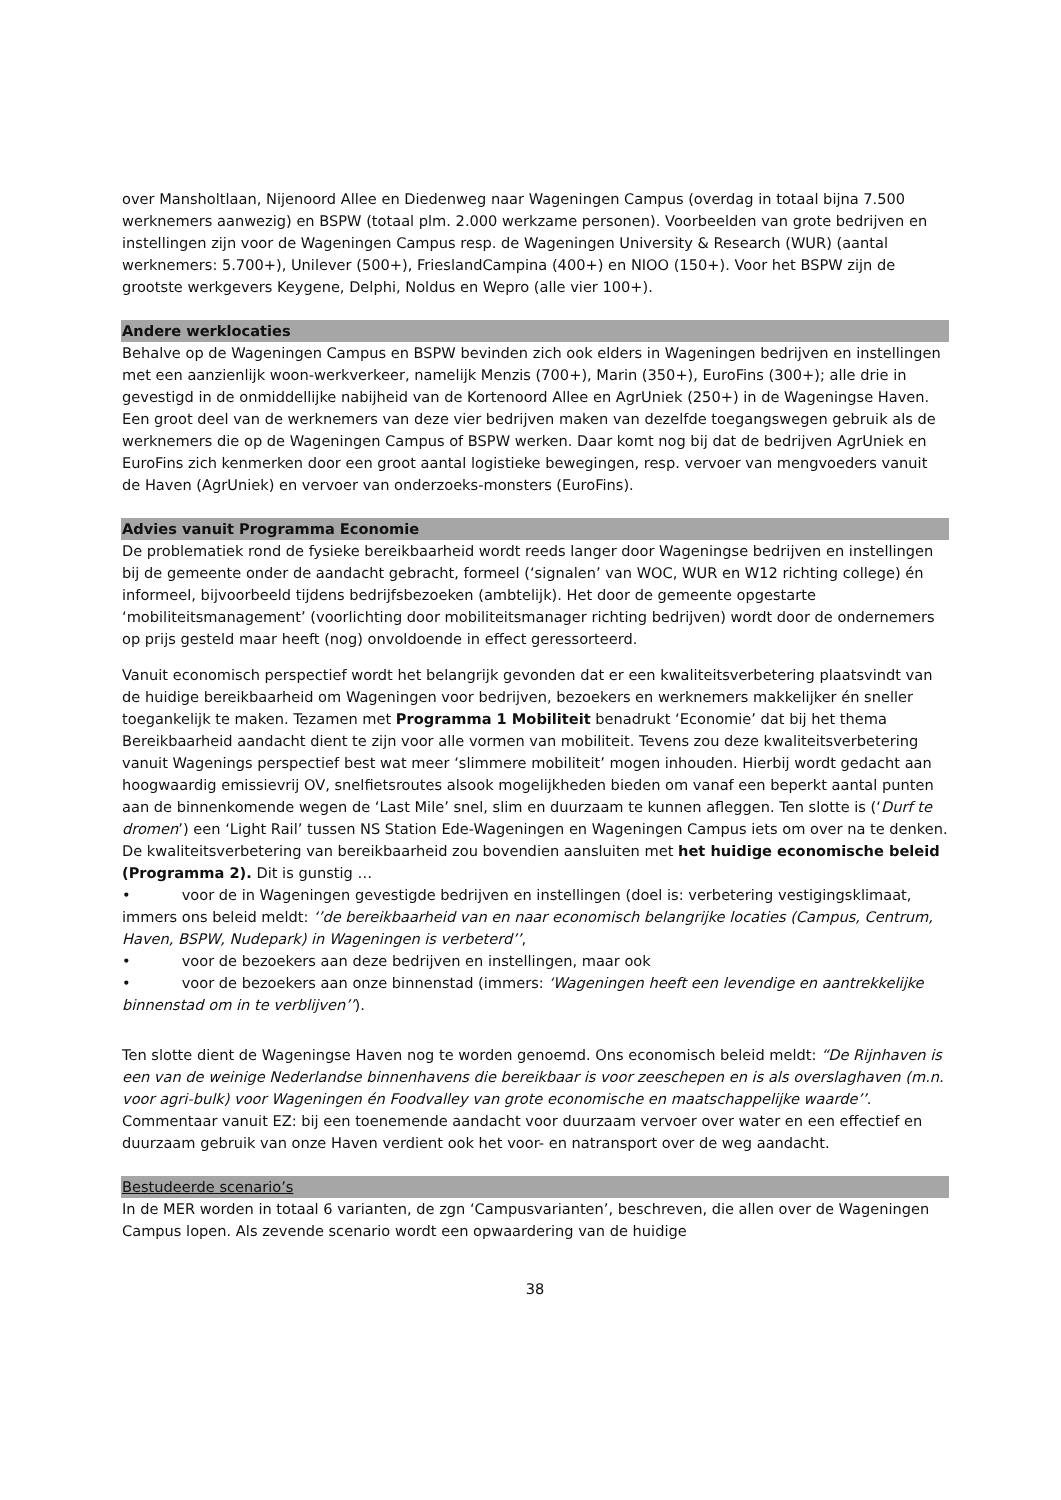over Mansholtlaan, Nijenoord Allee en Diedenweg naar Wageningen Campus (overdag in totaal bijna 7.500 werknemers aanwezig) en BSPW (totaal plm. 2.000 werkzame personen). Voorbeelden van grote bedrijven en instellingen zijn voor de Wageningen Campus resp. de Wageningen University & Research (WUR) (aantal werknemers: 5.700+), Unilever (500+), FrieslandCampina (400+) en NIOO (150+). Voor het BSPW zijn de grootste werkgevers Keygene, Delphi, Noldus en Wepro (alle vier 100+).
Andere werklocaties
Behalve op de Wageningen Campus en BSPW bevinden zich ook elders in Wageningen bedrijven en instellingen met een aanzienlijk woon-werkverkeer, namelijk Menzis (700+), Marin (350+), EuroFins (300+); alle drie in gevestigd in de onmiddellijke nabijheid van de Kortenoord Allee en AgrUniek (250+) in de Wageningse Haven. Een groot deel van de werknemers van deze vier bedrijven maken van dezelfde toegangswegen gebruik als de werknemers die op de Wageningen Campus of BSPW werken. Daar komt nog bij dat de bedrijven AgrUniek en EuroFins zich kenmerken door een groot aantal logistieke bewegingen, resp. vervoer van mengvoeders vanuit de Haven (AgrUniek) en vervoer van onderzoeks-monsters (EuroFins).
Advies vanuit Programma Economie
De problematiek rond de fysieke bereikbaarheid wordt reeds langer door Wageningse bedrijven en instellingen bij de gemeente onder de aandacht gebracht, formeel (‘signalen’ van WOC, WUR en W12 richting college) én informeel, bijvoorbeeld tijdens bedrijfsbezoeken (ambtelijk). Het door de gemeente opgestarte ‘mobiliteitsmanagement’ (voorlichting door mobiliteitsmanager richting bedrijven) wordt door de ondernemers op prijs gesteld maar heeft (nog) onvoldoende in effect geressorteerd.
Vanuit economisch perspectief wordt het belangrijk gevonden dat er een kwaliteitsverbetering plaatsvindt van de huidige bereikbaarheid om Wageningen voor bedrijven, bezoekers en werknemers makkelijker én sneller toegankelijk te maken. Tezamen met Programma 1 Mobiliteit benadrukt ‘Economie’ dat bij het thema Bereikbaarheid aandacht dient te zijn voor alle vormen van mobiliteit. Tevens zou deze kwaliteitsverbetering vanuit Wagenings perspectief best wat meer ‘slimmere mobiliteit’ mogen inhouden. Hierbij wordt gedacht aan hoogwaardig emissievrij OV, snelfietsroutes alsook mogelijkheden bieden om vanaf een beperkt aantal punten aan de binnenkomende wegen de ‘Last Mile’ snel, slim en duurzaam te kunnen afleggen. Ten slotte is (‘Durf te dromen’) een ‘Light Rail’ tussen NS Station Ede-Wageningen en Wageningen Campus iets om over na te denken. De kwaliteitsverbetering van bereikbaarheid zou bovendien aansluiten met het huidige economische beleid (Programma 2). Dit is gunstig …
• voor de in Wageningen gevestigde bedrijven en instellingen (doel is: verbetering vestigingsklimaat, immers ons beleid meldt: ‘’de bereikbaarheid van en naar economisch belangrijke locaties (Campus, Centrum, Haven, BSPW, Nudepark) in Wageningen is verbeterd’’,
• voor de bezoekers aan deze bedrijven en instellingen, maar ook
• voor de bezoekers aan onze binnenstad (immers: ‘Wageningen heeft een levendige en aantrekkelijke binnenstad om in te verblijven’’).
Ten slotte dient de Wageningse Haven nog te worden genoemd. Ons economisch beleid meldt: “De Rijnhaven is een van de weinige Nederlandse binnenhavens die bereikbaar is voor zeeschepen en is als overslaghaven (m.n. voor agri-bulk) voor Wageningen én Foodvalley van grote economische en maatschappelijke waarde’’. Commentaar vanuit EZ: bij een toenemende aandacht voor duurzaam vervoer over water en een effectief en duurzaam gebruik van onze Haven verdient ook het voor- en natransport over de weg aandacht.
Bestudeerde scenario’s
In de MER worden in totaal 6 varianten, de zgn ‘Campusvarianten’, beschreven, die allen over de Wageningen Campus lopen. Als zevende scenario wordt een opwaardering van de huidige
38